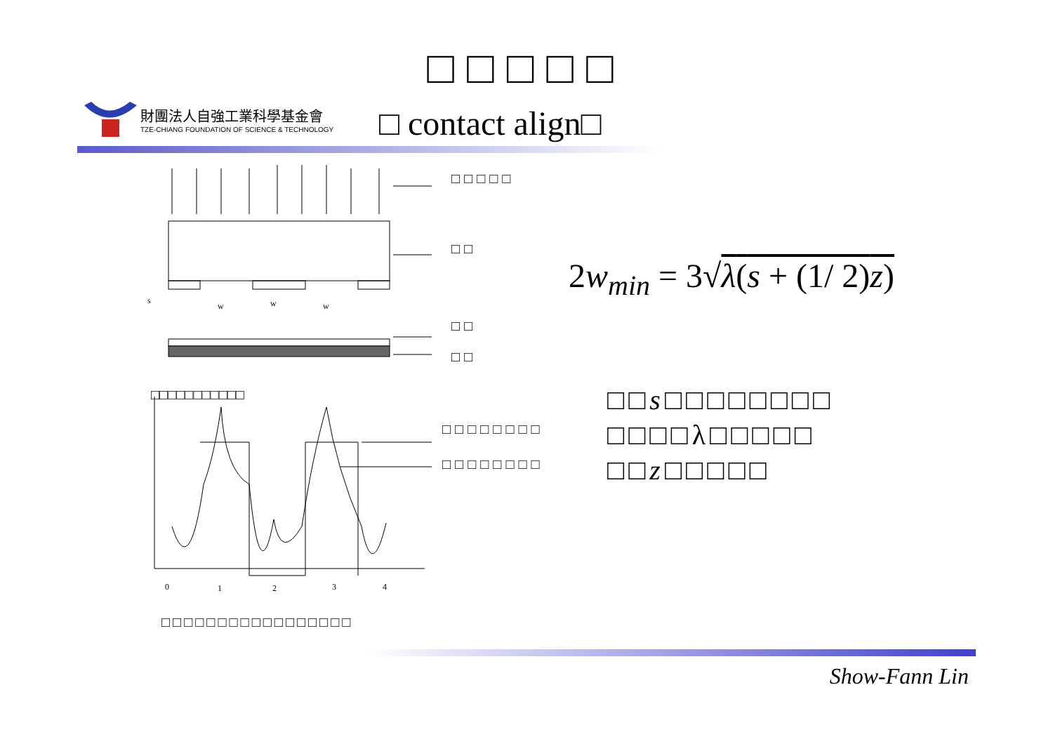□□□□□
財團法人自強工業科學基金會
TZE-CHIANG FOUNDATION OF SCIENCE & TECHNOLOGY
□ contact align□
s
w
w
w
0
1
2
3
4
□□□□□
□□
□□
□□
□□□□□□□□
□□□□□□□□
□□□□□□□□□□□
2w<sub>min</sub> = 3√λ(s + (1/ 2)z)
□□s□□□□□□□□
□□□□λ□□□□□
□□z□□□□□
□□□□□□□□□□□□□□□□□
Show-Fann Lin